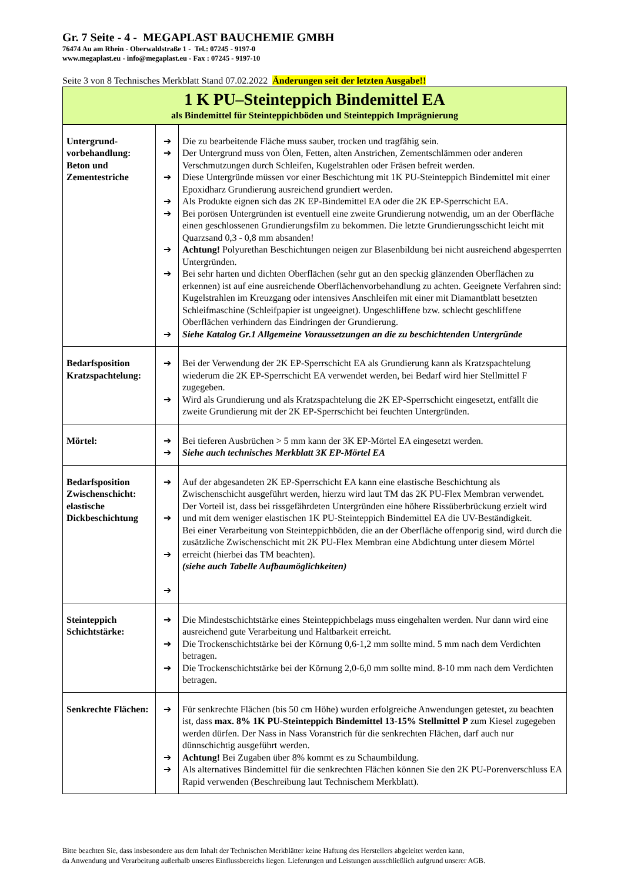Gr. 7 Seite - 4 - MEGAPLAST BAUCHEMIE GMBH
76474 Au am Rhein - Oberwaldstraße 1 - Tel.: 07245 - 9197-0
www.megaplast.eu - info@megaplast.eu - Fax : 07245 - 9197-10
Seite 3 von 8 Technisches Merkblatt Stand 07.02.2022 Änderungen seit der letzten Ausgabe!!
| 1 K PU–Steinteppich Bindemittel EA als Bindemittel für Steinteppichböden und Steinteppich Imprägnierung | | |
| Untergrund- vorbehandlung: Beton und Zementestriche | ➔ ➔ ➔ ➔ ➔ ➔ ➔ ➔ | Die zu bearbeitende Fläche muss sauber, trocken und tragfähig sein. Der Untergrund muss von Ölen, Fetten, alten Anstrichen, Zementschlämmen oder anderen Verschmutzungen durch Schleifen, Kugelstrahlen oder Fräsen befreit werden. Diese Untergründe müssen vor einer Beschichtung mit 1K PU-Steinteppich Bindemittel mit einer Epoxidharz Grundierung ausreichend grundiert werden. Als Produkte eignen sich das 2K EP-Bindemittel EA oder die 2K EP-Sperrschicht EA. Bei porösen Untergründen ist eventuell eine zweite Grundierung notwendig, um an der Oberfläche einen geschlossenen Grundierungsfilm zu bekommen. Die letzte Grundierungsschicht leicht mit Quarzsand 0,3 - 0,8 mm absanden! Achtung! Polyurethan Beschichtungen neigen zur Blasenbildung bei nicht ausreichend abgesperrten Untergründen. Bei sehr harten und dichten Oberflächen (sehr gut an den speckig glänzenden Oberflächen zu erkennen) ist auf eine ausreichende Oberflächenvorbehandlung zu achten. Geeignete Verfahren sind: Kugelstrahlen im Kreuzgang oder intensives Anschleifen mit einer mit Diamantblatt besetzten Schleifmaschine (Schleifpapier ist ungeeignet). Ungeschliffene bzw. schlecht geschliffene Oberflächen verhindern das Eindringen der Grundierung. Siehe Katalog Gr.1 Allgemeine Voraussetzungen an die zu beschichtenden Untergründe |
| Bedarfsposition Kratzspachtelung: | ➔ ➔ | Bei der Verwendung der 2K EP-Sperrschicht EA als Grundierung kann als Kratzspachtelung wiederum die 2K EP-Sperrschicht EA verwendet werden, bei Bedarf wird hier Stellmittel F zugegeben. Wird als Grundierung und als Kratzspachtelung die 2K EP-Sperrschicht eingesetzt, entfällt die zweite Grundierung mit der 2K EP-Sperrschicht bei feuchten Untergründen. |
| Mörtel: | ➔ ➔ | Bei tieferen Ausbrüchen > 5 mm kann der 3K EP-Mörtel EA eingesetzt werden. Siehe auch technisches Merkblatt 3K EP-Mörtel EA |
| Bedarfsposition Zwischenschicht: elastische Dickbeschichtung | ➔ ➔ ➔ ➔ | Auf der abgesandeten 2K EP-Sperrschicht EA kann eine elastische Beschichtung als Zwischenschicht ausgeführt werden, hierzu wird laut TM das 2K PU-Flex Membran verwendet. Der Vorteil ist, dass bei rissgefährdeten Untergründen eine höhere Rissüberbrückung erzielt wird und mit dem weniger elastischen 1K PU-Steinteppich Bindemittel EA die UV-Beständigkeit. Bei einer Verarbeitung von Steinteppichböden, die an der Oberfläche offenporig sind, wird durch die zusätzliche Zwischenschicht mit 2K PU-Flex Membran eine Abdichtung unter diesem Mörtel erreicht (hierbei das TM beachten). (siehe auch Tabelle Aufbaumöglichkeiten) |
| Steinteppich Schichtstärke: | ➔ ➔ ➔ | Die Mindestschichtstärke eines Steinteppichbelags muss eingehalten werden. Nur dann wird eine ausreichend gute Verarbeitung und Haltbarkeit erreicht. Die Trockenschichtstärke bei der Körnung 0,6-1,2 mm sollte mind. 5 mm nach dem Verdichten betragen. Die Trockenschichtstärke bei der Körnung 2,0-6,0 mm sollte mind. 8-10 mm nach dem Verdichten betragen. |
| Senkrechte Flächen: | ➔ ➔ ➔ | Für senkrechte Flächen (bis 50 cm Höhe) wurden erfolgreiche Anwendungen getestet, zu beachten ist, dass max. 8% 1K PU-Steinteppich Bindemittel 13-15% Stellmittel P zum Kiesel zugegeben werden dürfen. Der Nass in Nass Voranstrich für die senkrechten Flächen, darf auch nur dünnschichtig ausgeführt werden. Achtung! Bei Zugaben über 8% kommt es zu Schaumbildung. Als alternatives Bindemittel für die senkrechten Flächen können Sie den 2K PU-Porenverschluss EA Rapid verwenden (Beschreibung laut Technischem Merkblatt). |
Bitte beachten Sie, dass insbesondere aus dem Inhalt der Technischen Merkblätter keine Haftung des Herstellers abgeleitet werden kann,
da Anwendung und Verarbeitung außerhalb unseres Einflussbereichs liegen. Lieferungen und Leistungen ausschließlich aufgrund unserer AGB.